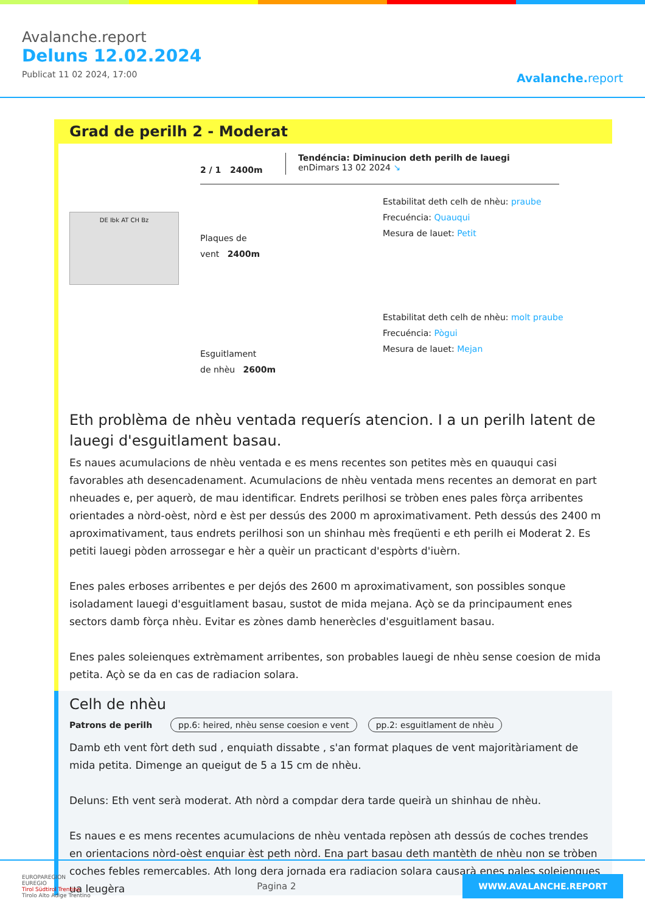Avalanche.report
Deluns 12.02.2024
Publicat 11 02 2024, 17:00
Avalanche.report
Grad de perilh 2 - Moderat
2 / 1 2400m
Tendéncia: Diminucion deth perilh de lauegi
enDimars 13 02 2024 ↘
DE Ibk AT CH Bz
Plaques de
vent 2400m
Estabilitat deth celh de nhèu: praube
Frecuéncia: Quauqui
Mesura de lauet: Petit
Esguitlament
de nhèu 2600m
Estabilitat deth celh de nhèu: molt praube
Frecuéncia: Pògui
Mesura de lauet: Mejan
Eth problèma de nhèu ventada requerís atencion. I a un perilh latent de lauegi d'esguitlament basau.
Es naues acumulacions de nhèu ventada e es mens recentes son petites mès en quauqui casi favorables ath desencadenament. Acumulacions de nhèu ventada mens recentes an demorat en part nheuades e, per aquerò, de mau identificar. Endrets perilhosi se tròben enes pales fòrça arribentes orientades a nòrd-oèst, nòrd e èst per dessús des 2000 m aproximativament. Peth dessús des 2400 m aproximativament, taus endrets perilhosi son un shinhau mès freqüenti e eth perilh ei Moderat 2. Es petiti lauegi pòden arrossegar e hèr a quèir un practicant d'espòrts d'iuèrn.
Enes pales erboses arribentes e per dejós des 2600 m aproximativament, son possibles sonque isoladament lauegi d'esguitlament basau, sustot de mida mejana. Açò se da principaument enes sectors damb fòrça nhèu. Evitar es zònes damb henerècles d'esguitlament basau.
Enes pales soleienques extrèmament arribentes, son probables lauegi de nhèu sense coesion de mida petita. Açò se da en cas de radiacion solara.
Celh de nhèu
Patrons de perilh pp.6: heired, nhèu sense coesion e vent pp.2: esguitlament de nhèu
Damb eth vent fòrt deth sud , enquiath dissabte , s'an format plaques de vent majoritàriament de mida petita. Dimenge an queigut de 5 a 15 cm de nhèu.
Deluns: Eth vent serà moderat. Ath nòrd a compdar dera tarde queirà un shinhau de nhèu.
Es naues e es mens recentes acumulacions de nhèu ventada repòsen ath dessús de coches trendes en orientacions nòrd-oèst enquiar èst peth nòrd. Ena part basau deth mantèth de nhèu non se tròben coches febles remercables. Ath long dera jornada era radiacion solara causarà enes pales soleienques ua leugèra
EUROPAREGION
EUREGIO
Tirol Südtirol Trentino
Tirolo Alto Adige Trentino
Pagina 2
WWW.AVALANCHE.REPORT